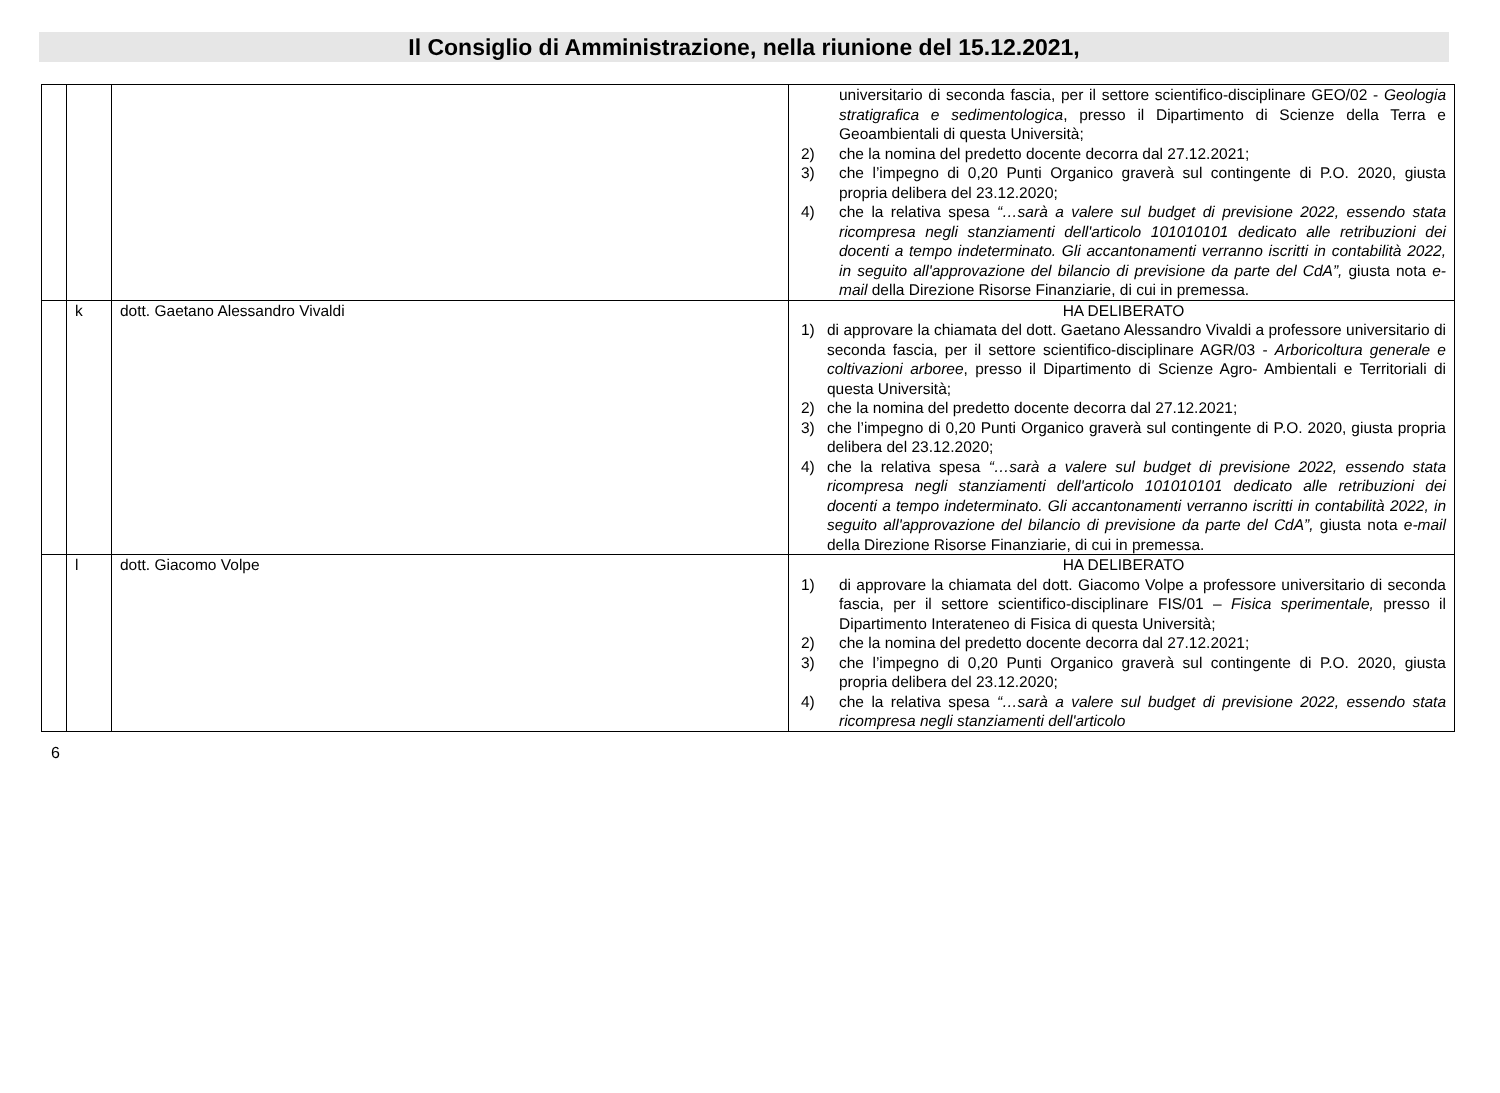Il Consiglio di Amministrazione, nella riunione del 15.12.2021,
| | | | universitario di seconda fascia, per il settore scientifico-disciplinare GEO/02 - Geologia stratigrafica e sedimentologica , presso il Dipartimento di Scienze della Terra e Geoambientali di questa Università; 2) che la nomina del predetto docente decorra dal 27.12.2021; 3) che l’impegno di 0,20 Punti Organico graverà sul contingente di P.O. 2020, giusta propria delibera del 23.12.2020; 4) che la relativa spesa “…sarà a valere sul budget di previsione 2022, essendo stata ricompresa negli stanziamenti dell'articolo 101010101 dedicato alle retribuzioni dei docenti a tempo indeterminato. Gli accantonamenti verranno iscritti in contabilità 2022, in seguito all'approvazione del bilancio di previsione da parte del CdA”, giusta nota e-mail della Direzione Risorse Finanziarie, di cui in premessa. |
| | k | dott. Gaetano Alessandro Vivaldi | HA DELIBERATO 1) di approvare la chiamata del dott. Gaetano Alessandro Vivaldi a professore universitario di seconda fascia, per il settore scientifico-disciplinare AGR/03 - Arboricoltura generale e coltivazioni arboree , presso il Dipartimento di Scienze Agro- Ambientali e Territoriali di questa Università; 2) che la nomina del predetto docente decorra dal 27.12.2021; 3) che l’impegno di 0,20 Punti Organico graverà sul contingente di P.O. 2020, giusta propria delibera del 23.12.2020; 4) che la relativa spesa “…sarà a valere sul budget di previsione 2022, essendo stata ricompresa negli stanziamenti dell'articolo 101010101 dedicato alle retribuzioni dei docenti a tempo indeterminato. Gli accantonamenti verranno iscritti in contabilità 2022, in seguito all'approvazione del bilancio di previsione da parte del CdA”, giusta nota e-mail della Direzione Risorse Finanziarie, di cui in premessa. |
| | l | dott. Giacomo Volpe | HA DELIBERATO 1) di approvare la chiamata del dott. Giacomo Volpe a professore universitario di seconda fascia, per il settore scientifico-disciplinare FIS/01 – Fisica sperimentale, presso il Dipartimento Interateneo di Fisica di questa Università; 2) che la nomina del predetto docente decorra dal 27.12.2021; 3) che l’impegno di 0,20 Punti Organico graverà sul contingente di P.O. 2020, giusta propria delibera del 23.12.2020; 4) che la relativa spesa “…sarà a valere sul budget di previsione 2022, essendo stata ricompresa negli stanziamenti dell'articolo |
6